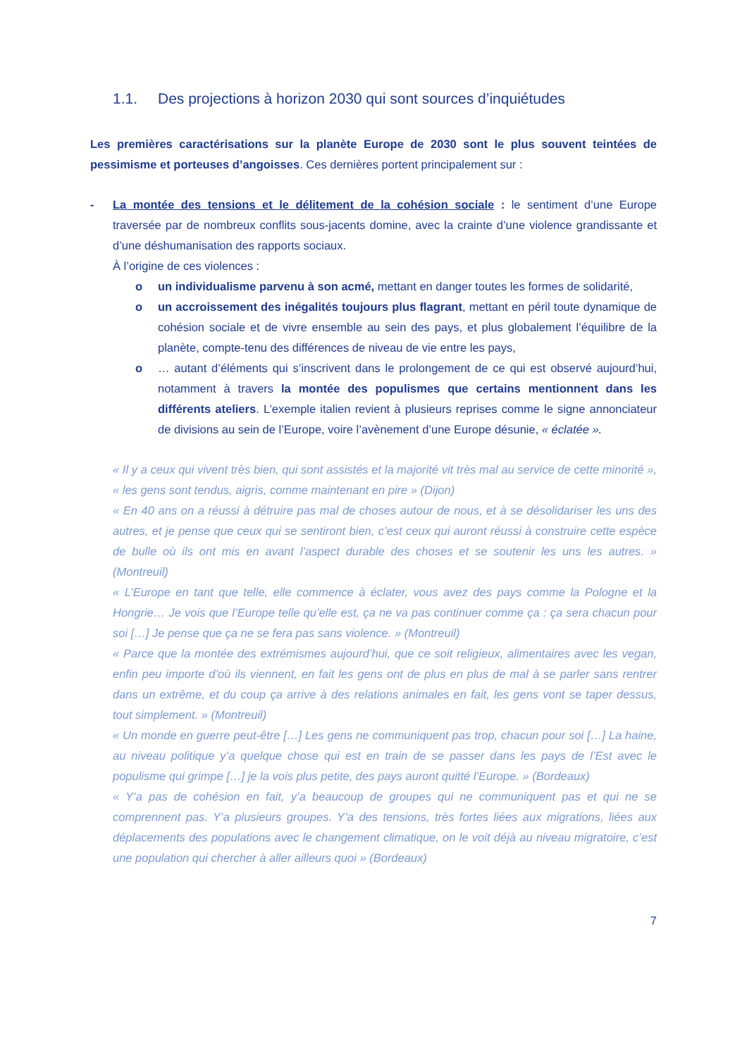1.1. Des projections à horizon 2030 qui sont sources d’inquiétudes
Les premières caractérisations sur la planète Europe de 2030 sont le plus souvent teintées de pessimisme et porteuses d’angoisses. Ces dernières portent principalement sur :
- La montée des tensions et le délitement de la cohésion sociale : le sentiment d’une Europe traversée par de nombreux conflits sous-jacents domine, avec la crainte d’une violence grandissante et d’une déshumanisation des rapports sociaux.
À l’origine de ces violences :
o un individualisme parvenu à son acmé, mettant en danger toutes les formes de solidarité,
o un accroissement des inégalités toujours plus flagrant, mettant en péril toute dynamique de cohésion sociale et de vivre ensemble au sein des pays, et plus globalement l’équilibre de la planète, compte-tenu des différences de niveau de vie entre les pays,
o … autant d’éléments qui s’inscrivent dans le prolongement de ce qui est observé aujourd’hui, notamment à travers la montée des populismes que certains mentionnent dans les différents ateliers. L’exemple italien revient à plusieurs reprises comme le signe annonciateur de divisions au sein de l’Europe, voire l’avènement d’une Europe désunie, « éclatée ».
« Il y a ceux qui vivent très bien, qui sont assistés et la majorité vit très mal au service de cette minorité », « les gens sont tendus, aigris, comme maintenant en pire » (Dijon)
« En 40 ans on a réussi à détruire pas mal de choses autour de nous, et à se désolidariser les uns des autres, et je pense que ceux qui se sentiront bien, c’est ceux qui auront réussi à construire cette espèce de bulle où ils ont mis en avant l’aspect durable des choses et se soutenir les uns les autres. » (Montreuil)
« L’Europe en tant que telle, elle commence à éclater, vous avez des pays comme la Pologne et la Hongrie… Je vois que l’Europe telle qu’elle est, ça ne va pas continuer comme ça : ça sera chacun pour soi […] Je pense que ça ne se fera pas sans violence. » (Montreuil)
« Parce que la montée des extrémismes aujourd’hui, que ce soit religieux, alimentaires avec les vegan, enfin peu importe d’où ils viennent, en fait les gens ont de plus en plus de mal à se parler sans rentrer dans un extrême, et du coup ça arrive à des relations animales en fait, les gens vont se taper dessus, tout simplement. » (Montreuil)
« Un monde en guerre peut-être […] Les gens ne communiquent pas trop, chacun pour soi […] La haine, au niveau politique y’a quelque chose qui est en train de se passer dans les pays de l’Est avec le populisme qui grimpe […] je la vois plus petite, des pays auront quitté l’Europe. » (Bordeaux)
« Y’a pas de cohésion en fait, y’a beaucoup de groupes qui ne communiquent pas et qui ne se comprennent pas. Y’a plusieurs groupes. Y’a des tensions, très fortes liées aux migrations, liées aux déplacements des populations avec le changement climatique, on le voit déjà au niveau migratoire, c’est une population qui chercher à aller ailleurs quoi » (Bordeaux)
7